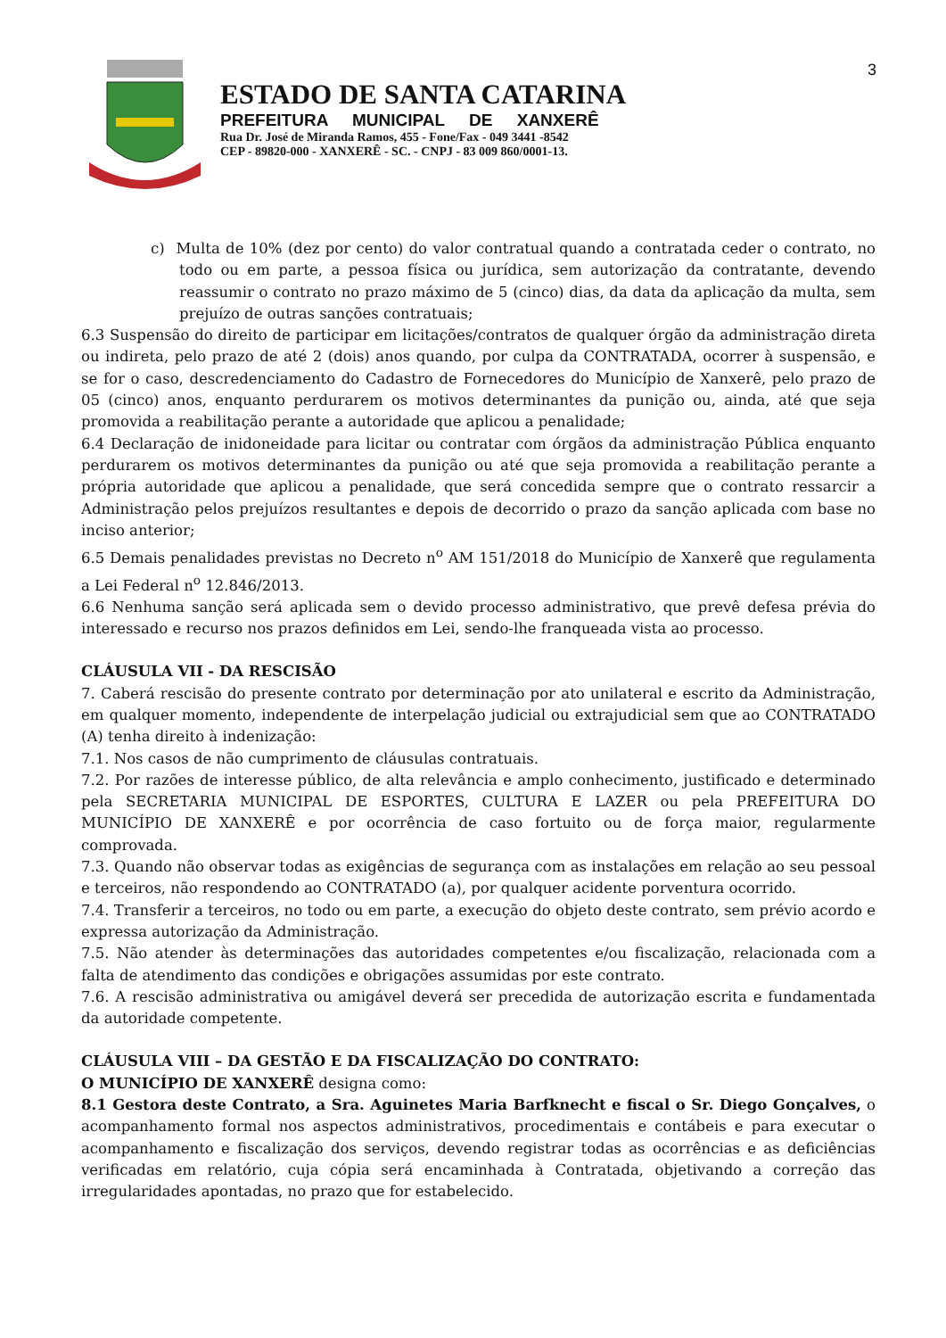3
ESTADO DE SANTA CATARINA
PREFEITURA MUNICIPAL DE XANXERÊ
Rua Dr. José de Miranda Ramos, 455 - Fone/Fax - 049 3441 -8542
CEP - 89820-000 - XANXERÊ - SC. - CNPJ - 83 009 860/0001-13.
c) Multa de 10% (dez por cento) do valor contratual quando a contratada ceder o contrato, no todo ou em parte, a pessoa física ou jurídica, sem autorização da contratante, devendo reassumir o contrato no prazo máximo de 5 (cinco) dias, da data da aplicação da multa, sem prejuízo de outras sanções contratuais;
6.3 Suspensão do direito de participar em licitações/contratos de qualquer órgão da administração direta ou indireta, pelo prazo de até 2 (dois) anos quando, por culpa da CONTRATADA, ocorrer à suspensão, e se for o caso, descredenciamento do Cadastro de Fornecedores do Município de Xanxerê, pelo prazo de 05 (cinco) anos, enquanto perdurarem os motivos determinantes da punição ou, ainda, até que seja promovida a reabilitação perante a autoridade que aplicou a penalidade;
6.4 Declaração de inidoneidade para licitar ou contratar com órgãos da administração Pública enquanto perdurarem os motivos determinantes da punição ou até que seja promovida a reabilitação perante a própria autoridade que aplicou a penalidade, que será concedida sempre que o contrato ressarcir a Administração pelos prejuízos resultantes e depois de decorrido o prazo da sanção aplicada com base no inciso anterior;
6.5 Demais penalidades previstas no Decreto n<sup>o</sup> AM 151/2018 do Município de Xanxerê que regulamenta a Lei Federal n<sup>o</sup> 12.846/2013.
6.6 Nenhuma sanção será aplicada sem o devido processo administrativo, que prevê defesa prévia do interessado e recurso nos prazos definidos em Lei, sendo-lhe franqueada vista ao processo.
CLÁUSULA VII - DA RESCISÃO
7. Caberá rescisão do presente contrato por determinação por ato unilateral e escrito da Administração, em qualquer momento, independente de interpelação judicial ou extrajudicial sem que ao CONTRATADO (A) tenha direito à indenização:
7.1. Nos casos de não cumprimento de cláusulas contratuais.
7.2. Por razões de interesse público, de alta relevância e amplo conhecimento, justificado e determinado pela SECRETARIA MUNICIPAL DE ESPORTES, CULTURA E LAZER ou pela PREFEITURA DO MUNICÍPIO DE XANXERÊ e por ocorrência de caso fortuito ou de força maior, regularmente comprovada.
7.3. Quando não observar todas as exigências de segurança com as instalações em relação ao seu pessoal e terceiros, não respondendo ao CONTRATADO (a), por qualquer acidente porventura ocorrido.
7.4. Transferir a terceiros, no todo ou em parte, a execução do objeto deste contrato, sem prévio acordo e expressa autorização da Administração.
7.5. Não atender às determinações das autoridades competentes e/ou fiscalização, relacionada com a falta de atendimento das condições e obrigações assumidas por este contrato.
7.6. A rescisão administrativa ou amigável deverá ser precedida de autorização escrita e fundamentada da autoridade competente.
CLÁUSULA VIII – DA GESTÃO E DA FISCALIZAÇÃO DO CONTRATO:
O MUNICÍPIO DE XANXERÊ designa como:
8.1 Gestora deste Contrato, a Sra. Aguinetes Maria Barfknecht e fiscal o Sr. Diego Gonçalves, o acompanhamento formal nos aspectos administrativos, procedimentais e contábeis e para executar o acompanhamento e fiscalização dos serviços, devendo registrar todas as ocorrências e as deficiências verificadas em relatório, cuja cópia será encaminhada à Contratada, objetivando a correção das irregularidades apontadas, no prazo que for estabelecido.